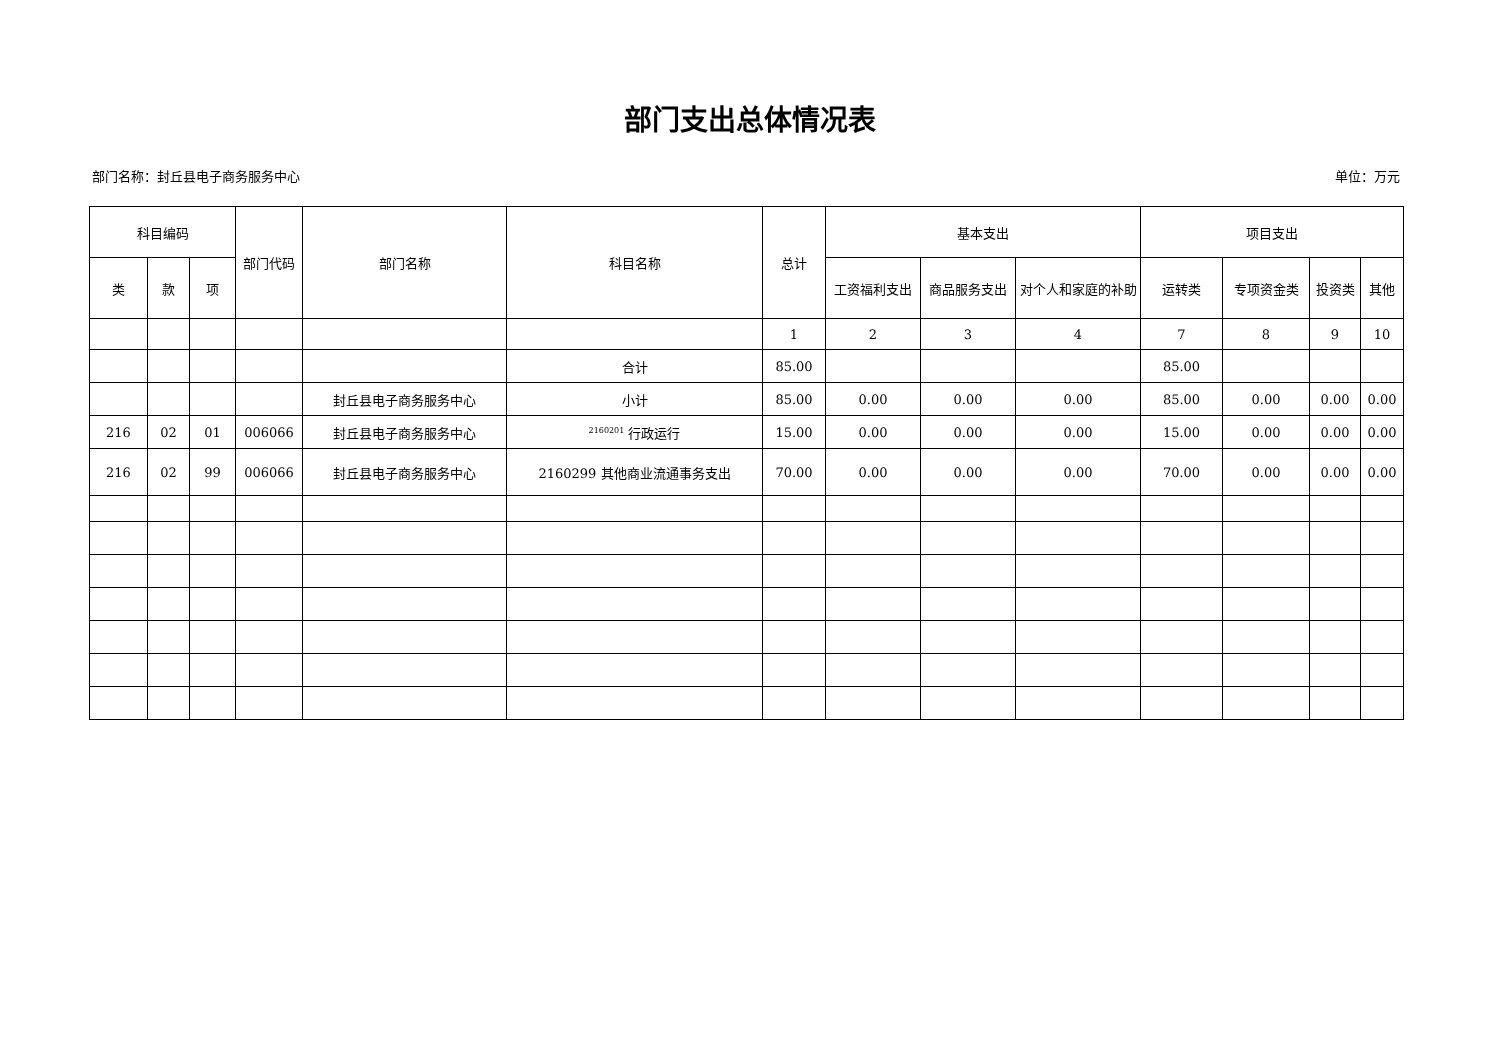部门支出总体情况表
部门名称：封丘县电子商务服务中心 单位：万元
| 科目编码 | | | 部门代码 | 部门名称 | 科目名称 | 总计 | | | | | 基本支出 | | | 项目支出 |
| --- | --- | --- | --- | --- | --- | --- | --- | --- | --- | --- | --- | --- | --- | --- |
| 类 | 款 | 项 | | | | | 工资福利支出 | 商品服务支出 | 对个人和家庭的补助 | 运转类 | 专项资金类 | 投资类 | 其他 | |
| | | | | | | 1 | 2 | 3 | 4 | 7 | 8 | 9 | 10 | |
| | | | | | 合计 | 85.00 | | | | 85.00 | | | | |
| | | | | 封丘县电子商务服务中心 | 小计 | 85.00 | 0.00 | 0.00 | 0.00 | 85.00 | 0.00 | 0.00 | 0.00 | |
| 216 | 02 | 01 | 006066 | 封丘县电子商务服务中心 | <sup>2160201</sup> 行政运行 | 15.00 | 0.00 | 0.00 | 0.00 | 15.00 | 0.00 | 0.00 | 0.00 | |
| 216 | 02 | 99 | 006066 | 封丘县电子商务服务中心 | 2160299 其他商业流通事务支出 | 70.00 | 0.00 | 0.00 | 0.00 | 70.00 | 0.00 | 0.00 | 0.00 | |